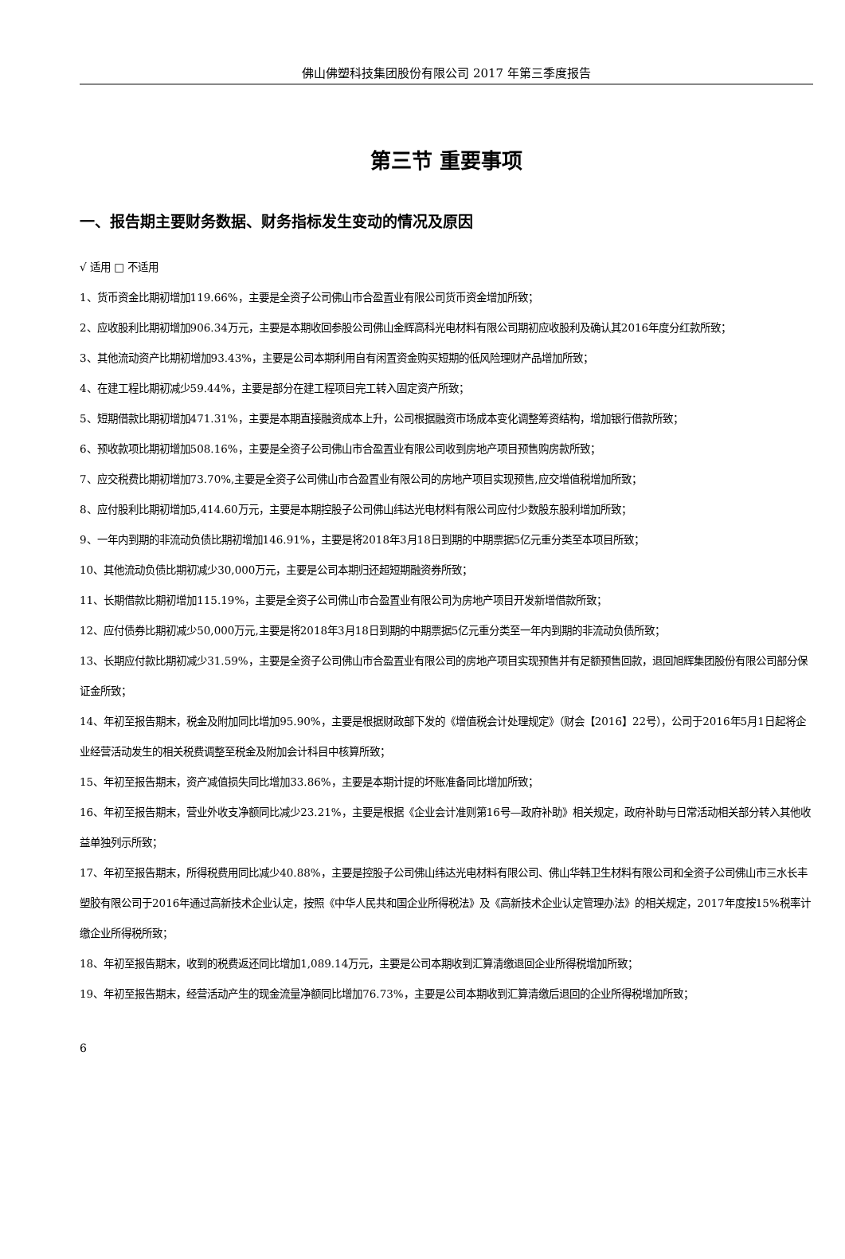佛山佛塑科技集团股份有限公司 2017 年第三季度报告
第三节 重要事项
一、报告期主要财务数据、财务指标发生变动的情况及原因
√ 适用 □ 不适用
1、货币资金比期初增加119.66%，主要是全资子公司佛山市合盈置业有限公司货币资金增加所致；
2、应收股利比期初增加906.34万元，主要是本期收回参股公司佛山金辉高科光电材料有限公司期初应收股利及确认其2016年度分红款所致；
3、其他流动资产比期初增加93.43%，主要是公司本期利用自有闲置资金购买短期的低风险理财产品增加所致；
4、在建工程比期初减少59.44%，主要是部分在建工程项目完工转入固定资产所致；
5、短期借款比期初增加471.31%，主要是本期直接融资成本上升，公司根据融资市场成本变化调整筹资结构，增加银行借款所致；
6、预收款项比期初增加508.16%，主要是全资子公司佛山市合盈置业有限公司收到房地产项目预售购房款所致；
7、应交税费比期初增加73.70%,主要是全资子公司佛山市合盈置业有限公司的房地产项目实现预售,应交增值税增加所致；
8、应付股利比期初增加5,414.60万元，主要是本期控股子公司佛山纬达光电材料有限公司应付少数股东股利增加所致；
9、一年内到期的非流动负债比期初增加146.91%，主要是将2018年3月18日到期的中期票据5亿元重分类至本项目所致；
10、其他流动负债比期初减少30,000万元，主要是公司本期归还超短期融资券所致；
11、长期借款比期初增加115.19%，主要是全资子公司佛山市合盈置业有限公司为房地产项目开发新增借款所致；
12、应付债券比期初减少50,000万元,主要是将2018年3月18日到期的中期票据5亿元重分类至一年内到期的非流动负债所致；
13、长期应付款比期初减少31.59%，主要是全资子公司佛山市合盈置业有限公司的房地产项目实现预售并有足额预售回款，退回旭辉集团股份有限公司部分保证金所致；
14、年初至报告期末，税金及附加同比增加95.90%，主要是根据财政部下发的《增值税会计处理规定》（财会【2016】22号），公司于2016年5月1日起将企业经营活动发生的相关税费调整至税金及附加会计科目中核算所致；
15、年初至报告期末，资产减值损失同比增加33.86%，主要是本期计提的坏账准备同比增加所致；
16、年初至报告期末，营业外收支净额同比减少23.21%，主要是根据《企业会计准则第16号—政府补助》相关规定，政府补助与日常活动相关部分转入其他收益单独列示所致；
17、年初至报告期末，所得税费用同比减少40.88%，主要是控股子公司佛山纬达光电材料有限公司、佛山华韩卫生材料有限公司和全资子公司佛山市三水长丰塑胶有限公司于2016年通过高新技术企业认定，按照《中华人民共和国企业所得税法》及《高新技术企业认定管理办法》的相关规定，2017年度按15%税率计缴企业所得税所致；
18、年初至报告期末，收到的税费返还同比增加1,089.14万元，主要是公司本期收到汇算清缴退回企业所得税增加所致；
19、年初至报告期末，经营活动产生的现金流量净额同比增加76.73%，主要是公司本期收到汇算清缴后退回的企业所得税增加所致；
6